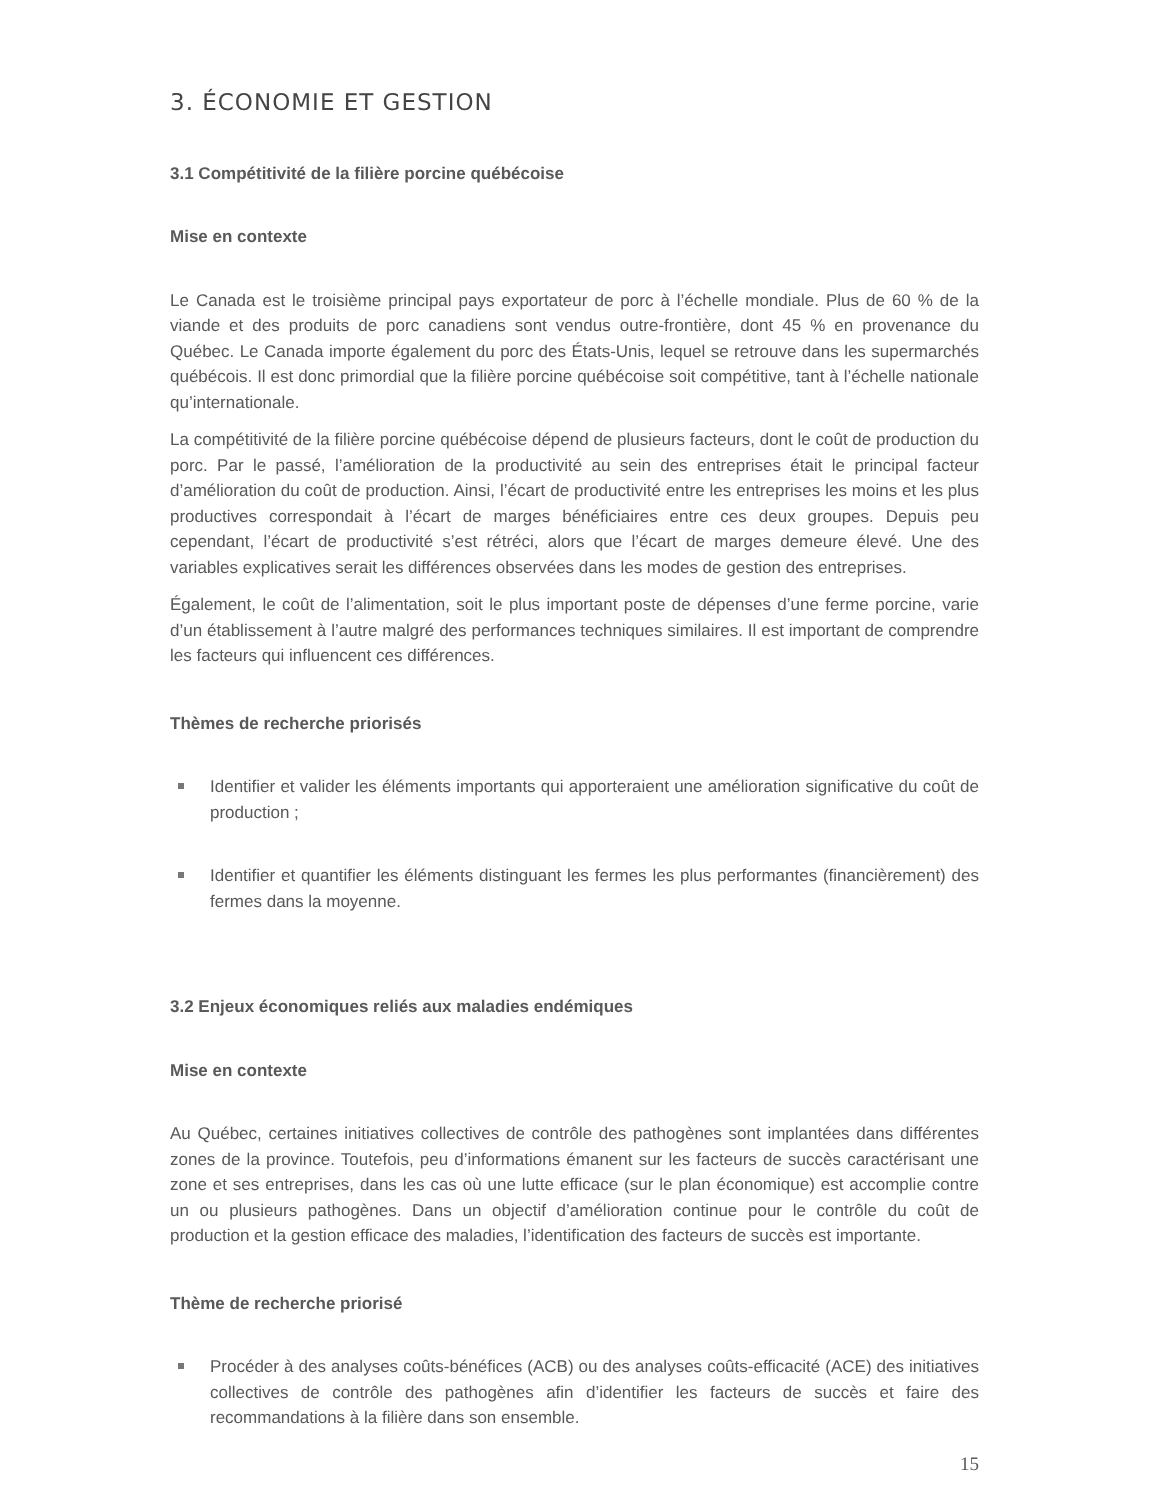3. ÉCONOMIE ET GESTION
3.1 Compétitivité de la filière porcine québécoise
Mise en contexte
Le Canada est le troisième principal pays exportateur de porc à l’échelle mondiale. Plus de 60 % de la viande et des produits de porc canadiens sont vendus outre-frontière, dont 45 % en provenance du Québec. Le Canada importe également du porc des États-Unis, lequel se retrouve dans les supermarchés québécois. Il est donc primordial que la filière porcine québécoise soit compétitive, tant à l’échelle nationale qu’internationale.
La compétitivité de la filière porcine québécoise dépend de plusieurs facteurs, dont le coût de production du porc. Par le passé, l’amélioration de la productivité au sein des entreprises était le principal facteur d’amélioration du coût de production. Ainsi, l’écart de productivité entre les entreprises les moins et les plus productives correspondait à l’écart de marges bénéficiaires entre ces deux groupes. Depuis peu cependant, l’écart de productivité s’est rétréci, alors que l’écart de marges demeure élevé. Une des variables explicatives serait les différences observées dans les modes de gestion des entreprises.
Également, le coût de l’alimentation, soit le plus important poste de dépenses d’une ferme porcine, varie d’un établissement à l’autre malgré des performances techniques similaires. Il est important de comprendre les facteurs qui influencent ces différences.
Thèmes de recherche priorisés
Identifier et valider les éléments importants qui apporteraient une amélioration significative du coût de production ;
Identifier et quantifier les éléments distinguant les fermes les plus performantes (financièrement) des fermes dans la moyenne.
3.2 Enjeux économiques reliés aux maladies endémiques
Mise en contexte
Au Québec, certaines initiatives collectives de contrôle des pathogènes sont implantées dans différentes zones de la province. Toutefois, peu d’informations émanent sur les facteurs de succès caractérisant une zone et ses entreprises, dans les cas où une lutte efficace (sur le plan économique) est accomplie contre un ou plusieurs pathogènes. Dans un objectif d’amélioration continue pour le contrôle du coût de production et la gestion efficace des maladies, l’identification des facteurs de succès est importante.
Thème de recherche priorisé
Procéder à des analyses coûts-bénéfices (ACB) ou des analyses coûts-efficacité (ACE) des initiatives collectives de contrôle des pathogènes afin d’identifier les facteurs de succès et faire des recommandations à la filière dans son ensemble.
15